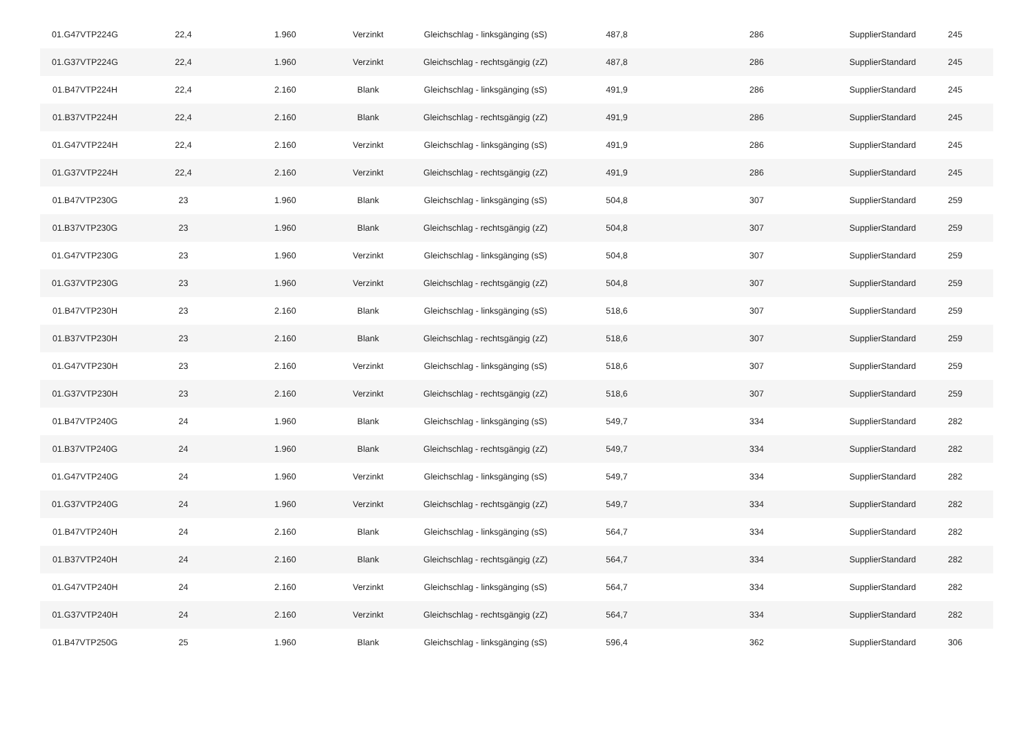| 01.G47VTP224G | 22,4 | 1.960 | Verzinkt | Gleichschlag - linksgänging (sS) | 487,8 | 286 | SupplierStandard | 245 |
| 01.G37VTP224G | 22,4 | 1.960 | Verzinkt | Gleichschlag - rechtsgängig (zZ) | 487,8 | 286 | SupplierStandard | 245 |
| 01.B47VTP224H | 22,4 | 2.160 | Blank | Gleichschlag - linksgänging (sS) | 491,9 | 286 | SupplierStandard | 245 |
| 01.B37VTP224H | 22,4 | 2.160 | Blank | Gleichschlag - rechtsgängig (zZ) | 491,9 | 286 | SupplierStandard | 245 |
| 01.G47VTP224H | 22,4 | 2.160 | Verzinkt | Gleichschlag - linksgänging (sS) | 491,9 | 286 | SupplierStandard | 245 |
| 01.G37VTP224H | 22,4 | 2.160 | Verzinkt | Gleichschlag - rechtsgängig (zZ) | 491,9 | 286 | SupplierStandard | 245 |
| 01.B47VTP230G | 23 | 1.960 | Blank | Gleichschlag - linksgänging (sS) | 504,8 | 307 | SupplierStandard | 259 |
| 01.B37VTP230G | 23 | 1.960 | Blank | Gleichschlag - rechtsgängig (zZ) | 504,8 | 307 | SupplierStandard | 259 |
| 01.G47VTP230G | 23 | 1.960 | Verzinkt | Gleichschlag - linksgänging (sS) | 504,8 | 307 | SupplierStandard | 259 |
| 01.G37VTP230G | 23 | 1.960 | Verzinkt | Gleichschlag - rechtsgängig (zZ) | 504,8 | 307 | SupplierStandard | 259 |
| 01.B47VTP230H | 23 | 2.160 | Blank | Gleichschlag - linksgänging (sS) | 518,6 | 307 | SupplierStandard | 259 |
| 01.B37VTP230H | 23 | 2.160 | Blank | Gleichschlag - rechtsgängig (zZ) | 518,6 | 307 | SupplierStandard | 259 |
| 01.G47VTP230H | 23 | 2.160 | Verzinkt | Gleichschlag - linksgänging (sS) | 518,6 | 307 | SupplierStandard | 259 |
| 01.G37VTP230H | 23 | 2.160 | Verzinkt | Gleichschlag - rechtsgängig (zZ) | 518,6 | 307 | SupplierStandard | 259 |
| 01.B47VTP240G | 24 | 1.960 | Blank | Gleichschlag - linksgänging (sS) | 549,7 | 334 | SupplierStandard | 282 |
| 01.B37VTP240G | 24 | 1.960 | Blank | Gleichschlag - rechtsgängig (zZ) | 549,7 | 334 | SupplierStandard | 282 |
| 01.G47VTP240G | 24 | 1.960 | Verzinkt | Gleichschlag - linksgänging (sS) | 549,7 | 334 | SupplierStandard | 282 |
| 01.G37VTP240G | 24 | 1.960 | Verzinkt | Gleichschlag - rechtsgängig (zZ) | 549,7 | 334 | SupplierStandard | 282 |
| 01.B47VTP240H | 24 | 2.160 | Blank | Gleichschlag - linksgänging (sS) | 564,7 | 334 | SupplierStandard | 282 |
| 01.B37VTP240H | 24 | 2.160 | Blank | Gleichschlag - rechtsgängig (zZ) | 564,7 | 334 | SupplierStandard | 282 |
| 01.G47VTP240H | 24 | 2.160 | Verzinkt | Gleichschlag - linksgänging (sS) | 564,7 | 334 | SupplierStandard | 282 |
| 01.G37VTP240H | 24 | 2.160 | Verzinkt | Gleichschlag - rechtsgängig (zZ) | 564,7 | 334 | SupplierStandard | 282 |
| 01.B47VTP250G | 25 | 1.960 | Blank | Gleichschlag - linksgänging (sS) | 596,4 | 362 | SupplierStandard | 306 |